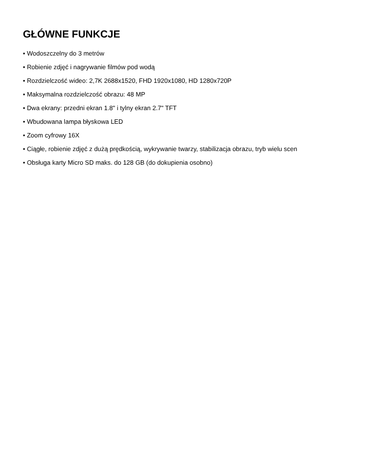GŁÓWNE FUNKCJE
• Wodoszczelny do 3 metrów
• Robienie zdjęć i nagrywanie filmów pod wodą
• Rozdzielczość wideo: 2,7K 2688x1520, FHD 1920x1080, HD 1280x720P
• Maksymalna rozdzielczość obrazu: 48 MP
• Dwa ekrany: przedni ekran 1.8" i tylny ekran 2.7" TFT
• Wbudowana lampa błyskowa LED
• Zoom cyfrowy 16X
• Ciągłe, robienie zdjęć z dużą prędkością, wykrywanie twarzy, stabilizacja obrazu, tryb wielu scen
• Obsługa karty Micro SD maks. do 128 GB (do dokupienia osobno)